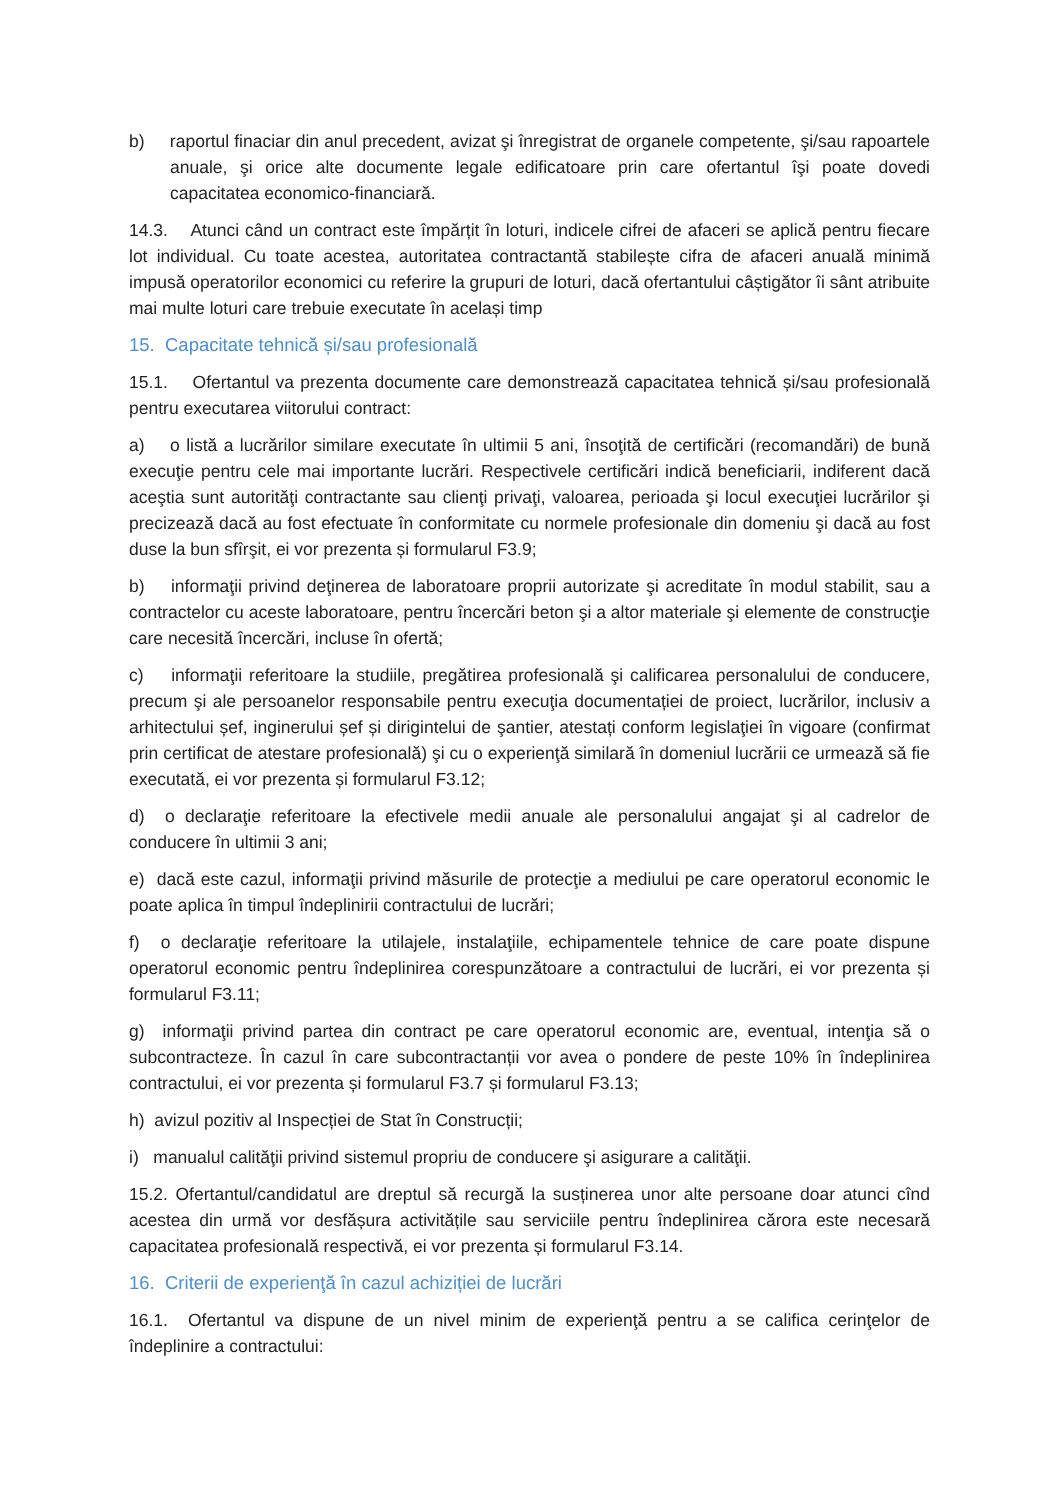b) raportul finaciar din anul precedent, avizat şi înregistrat de organele competente, şi/sau rapoartele anuale, şi orice alte documente legale edificatoare prin care ofertantul îşi poate dovedi capacitatea economico-financiară.
14.3. Atunci când un contract este împărțit în loturi, indicele cifrei de afaceri se aplică pentru fiecare lot individual. Cu toate acestea, autoritatea contractantă stabilește cifra de afaceri anuală minimă impusă operatorilor economici cu referire la grupuri de loturi, dacă ofertantului câștigător îi sânt atribuite mai multe loturi care trebuie executate în același timp
15. Capacitate tehnică și/sau profesională
15.1. Ofertantul va prezenta documente care demonstrează capacitatea tehnică și/sau profesională pentru executarea viitorului contract:
a) o listă a lucrărilor similare executate în ultimii 5 ani, însoţită de certificări (recomandări) de bună execuţie pentru cele mai importante lucrări. Respectivele certificări indică beneficiarii, indiferent dacă aceştia sunt autorităţi contractante sau clienţi privaţi, valoarea, perioada şi locul execuţiei lucrărilor şi precizează dacă au fost efectuate în conformitate cu normele profesionale din domeniu şi dacă au fost duse la bun sfîrşit, ei vor prezenta și formularul F3.9;
b) informaţii privind deţinerea de laboratoare proprii autorizate şi acreditate în modul stabilit, sau a contractelor cu aceste laboratoare, pentru încercări beton şi a altor materiale şi elemente de construcţie care necesită încercări, incluse în ofertă;
c) informaţii referitoare la studiile, pregătirea profesională şi calificarea personalului de conducere, precum şi ale persoanelor responsabile pentru execuţia documentației de proiect, lucrărilor, inclusiv a arhitectului șef, inginerului șef și dirigintelui de şantier, atestați conform legislaţiei în vigoare (confirmat prin certificat de atestare profesională) şi cu o experienţă similară în domeniul lucrării ce urmează să fie executată, ei vor prezenta și formularul F3.12;
d) o declaraţie referitoare la efectivele medii anuale ale personalului angajat şi al cadrelor de conducere în ultimii 3 ani;
e) dacă este cazul, informaţii privind măsurile de protecţie a mediului pe care operatorul economic le poate aplica în timpul îndeplinirii contractului de lucrări;
f) o declaraţie referitoare la utilajele, instalaţiile, echipamentele tehnice de care poate dispune operatorul economic pentru îndeplinirea corespunzătoare a contractului de lucrări, ei vor prezenta și formularul F3.11;
g) informaţii privind partea din contract pe care operatorul economic are, eventual, intenţia să o subcontracteze. În cazul în care subcontractanții vor avea o pondere de peste 10% în îndeplinirea contractului, ei vor prezenta și formularul F3.7 și formularul F3.13;
h) avizul pozitiv al Inspecției de Stat în Construcții;
i) manualul calităţii privind sistemul propriu de conducere şi asigurare a calităţii.
15.2. Ofertantul/candidatul are dreptul să recurgă la susținerea unor alte persoane doar atunci cînd acestea din urmă vor desfășura activitățile sau serviciile pentru îndeplinirea cărora este necesară capacitatea profesională respectivă, ei vor prezenta și formularul F3.14.
16. Criterii de experienţă în cazul achiziției de lucrări
16.1. Ofertantul va dispune de un nivel minim de experienţă pentru a se califica cerinţelor de îndeplinire a contractului: